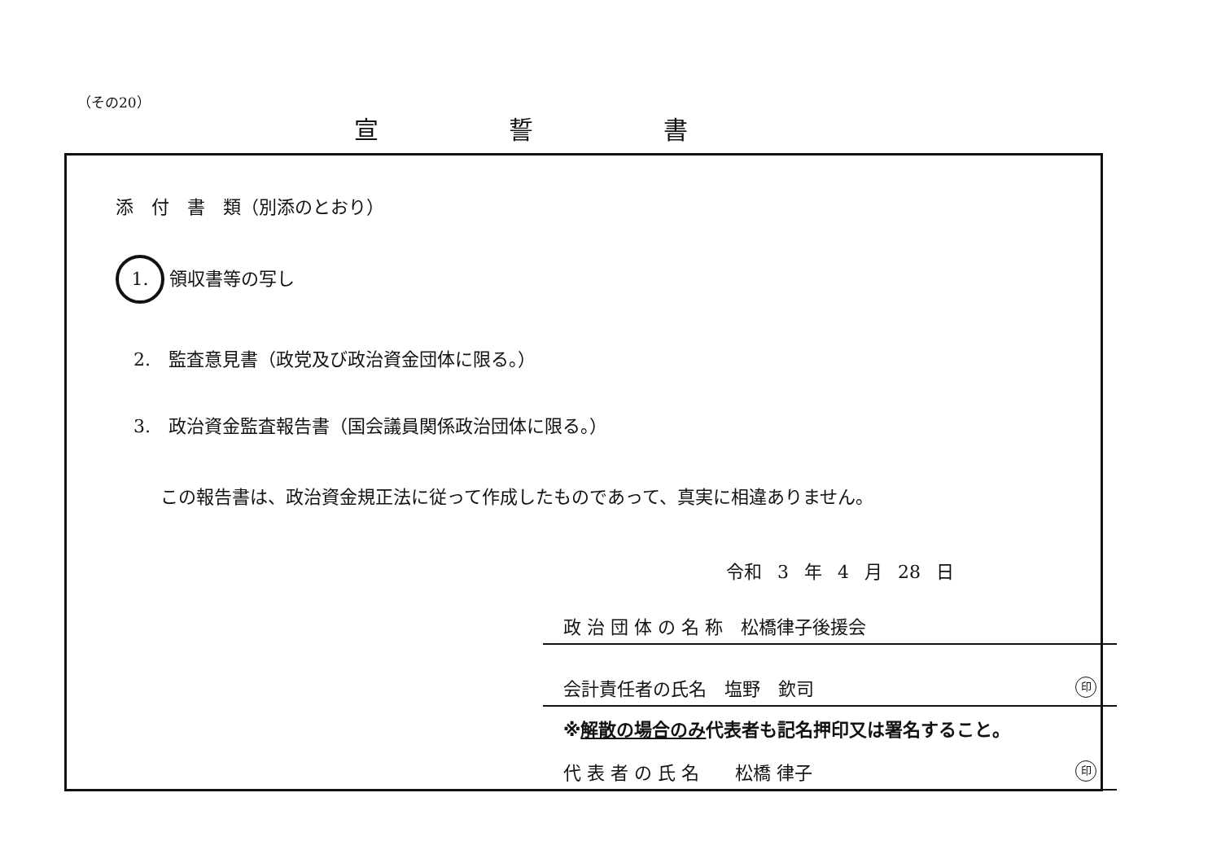（その20）
宣誓書
添　付　書　類（別添のとおり）
1. 領収書等の写し
2.　監査意見書（政党及び政治資金団体に限る。）
3.　政治資金監査報告書（国会議員関係政治団体に限る。）
この報告書は、政治資金規正法に従って作成したものであって、真実に相違ありません。
令和 3 年 4 月 28 日
政 治 団 体 の 名 称　松橋律子後援会
会計責任者の氏名　塩野　欽司 印
※解散の場合のみ代表者も記名押印又は署名すること。
代 表 者 の 氏 名　　松橋 律子 印